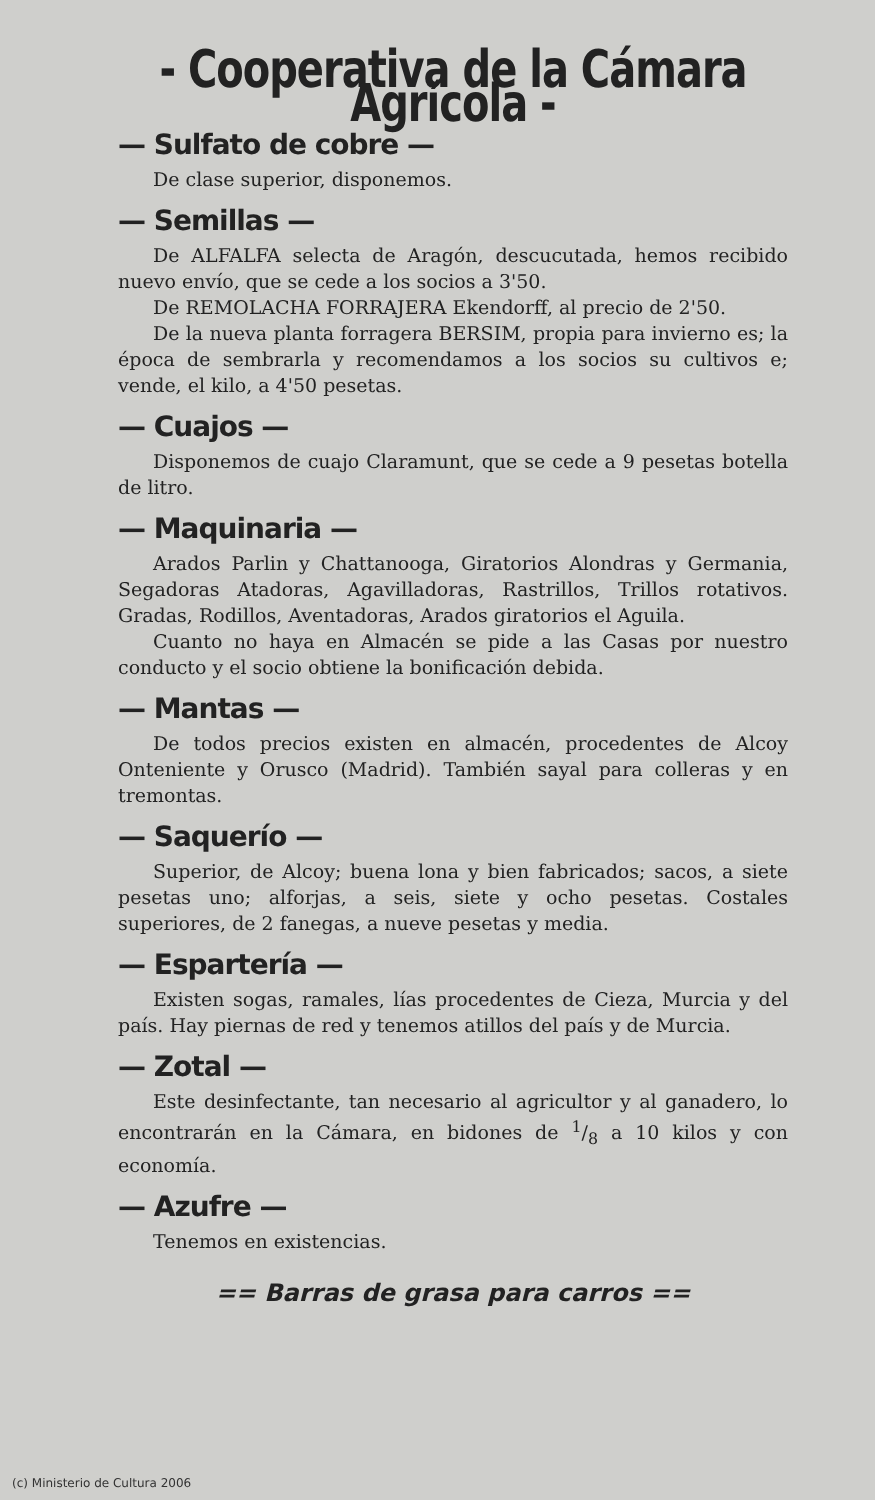- Cooperativa de la Cámara Agrícola -
— Sulfato de cobre —
De clase superior, disponemos.
— Semillas —
De ALFALFA selecta de Aragón, descucutada, hemos recibido nuevo envío, que se cede a los socios a 3'50.
De REMOLACHA FORRAJERA Ekendorff, al precio de 2'50.
De la nueva planta forragera BERSIM, propia para invierno es; la época de sembrarla y recomendamos a los socios su cultivos e; vende, el kilo, a 4'50 pesetas.
— Cuajos —
Disponemos de cuajo Claramunt, que se cede a 9 pesetas botella de litro.
— Maquinaria —
Arados Parlin y Chattanooga, Giratorios Alondras y Germania, Segadoras Atadoras, Agavilladoras, Rastrillos, Trillos rotativos. Gradas, Rodillos, Aventadoras, Arados giratorios el Aguila.
Cuanto no haya en Almacén se pide a las Casas por nuestro conducto y el socio obtiene la bonificación debida.
— Mantas —
De todos precios existen en almacén, procedentes de Alcoy Onteniente y Orusco (Madrid). También sayal para colleras y en tremontas.
— Saquerío —
Superior, de Alcoy; buena lona y bien fabricados; sacos, a siete pesetas uno; alforjas, a seis, siete y ocho pesetas. Costales superiores, de 2 fanegas, a nueve pesetas y media.
— Espartería —
Existen sogas, ramales, lías procedentes de Cieza, Murcia y del país. Hay piernas de red y tenemos atillos del país y de Murcia.
— Zotal —
Este desinfectante, tan necesario al agricultor y al ganadero, lo encontrarán en la Cámara, en bidones de 1/8 a 10 kilos y con economía.
— Azufre —
Tenemos en existencias.
== Barras de grasa para carros ==
(c) Ministerio de Cultura 2006